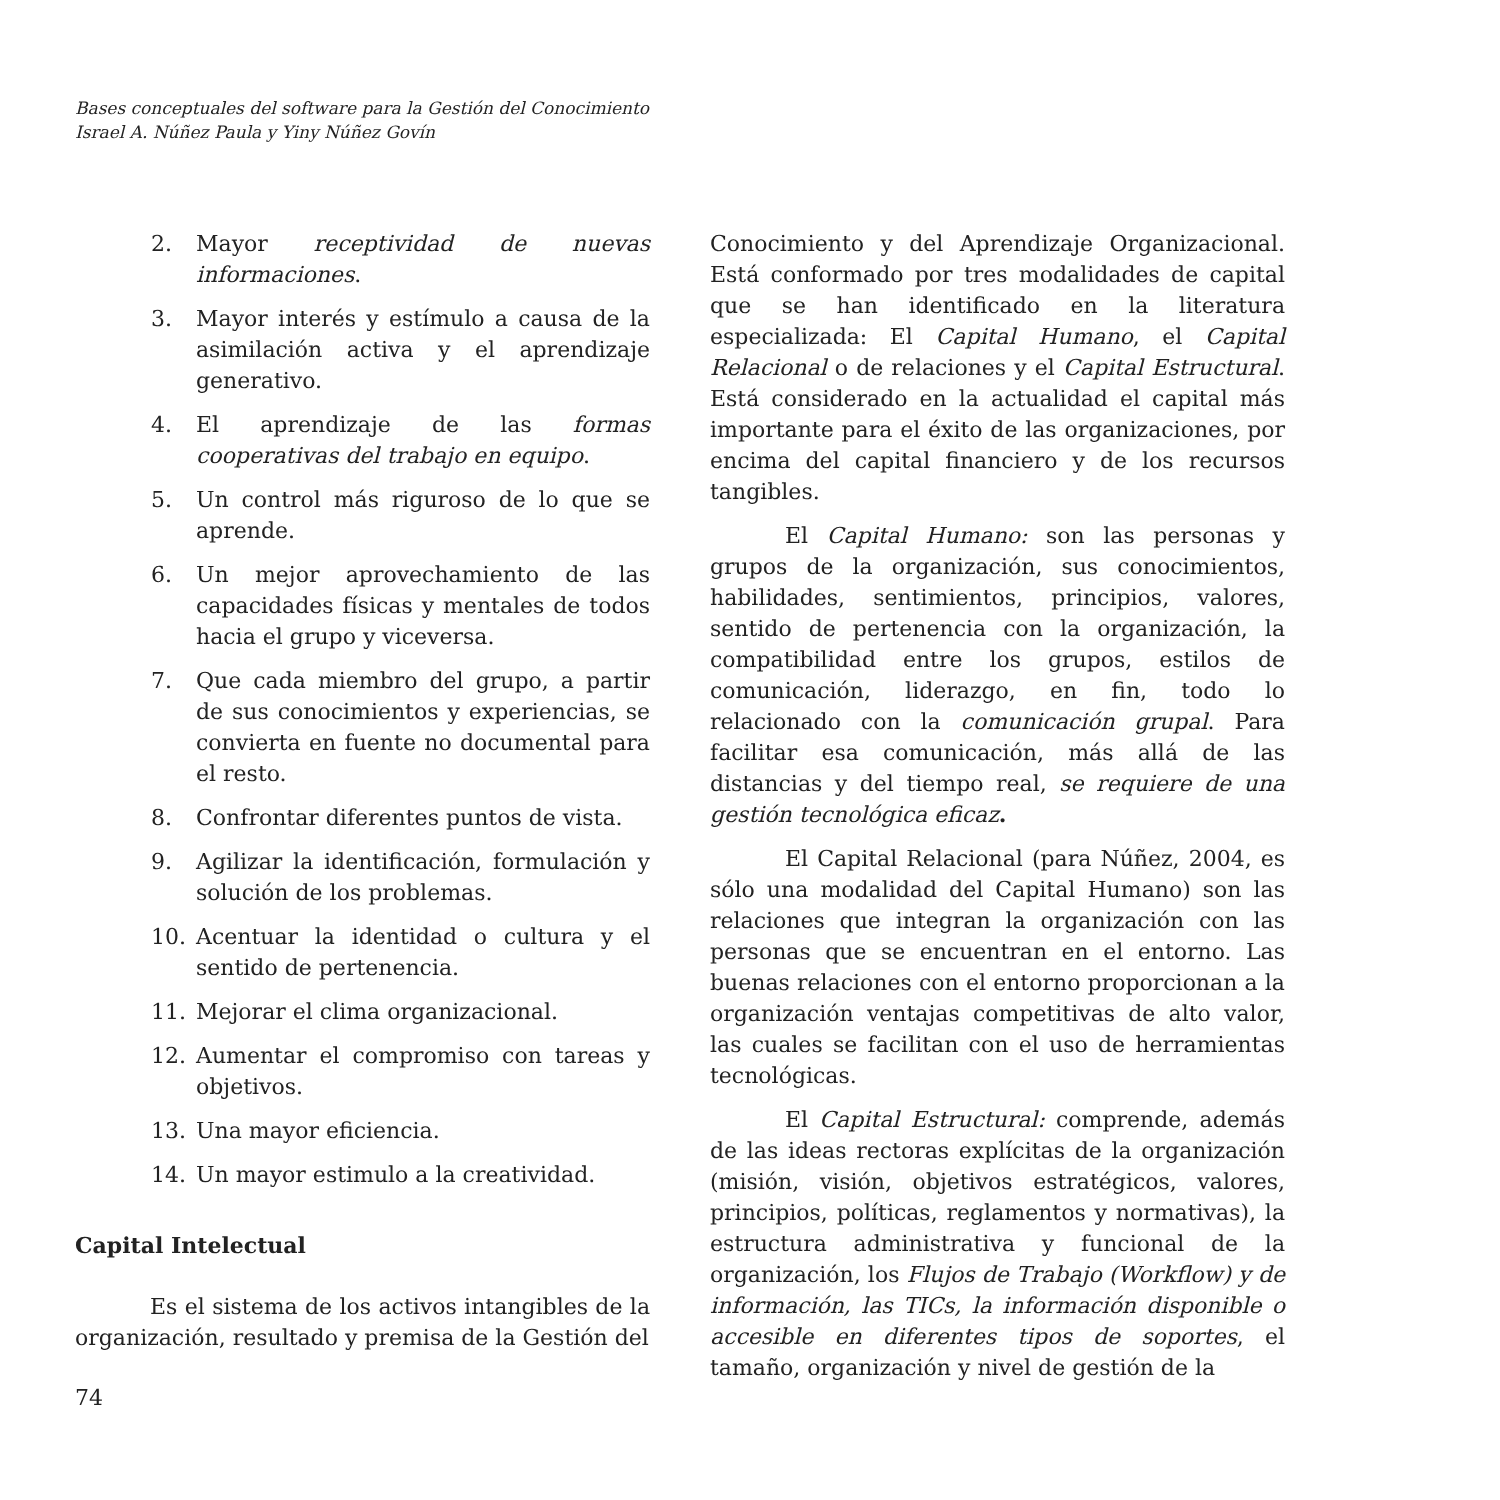Bases conceptuales del software para la Gestión del Conocimiento
Israel A. Núñez Paula y Yiny Núñez Govín
2. Mayor receptividad de nuevas informaciones.
3. Mayor interés y estímulo a causa de la asimilación activa y el aprendizaje generativo.
4. El aprendizaje de las formas cooperativas del trabajo en equipo.
5. Un control más riguroso de lo que se aprende.
6. Un mejor aprovechamiento de las capacidades físicas y mentales de todos hacia el grupo y viceversa.
7. Que cada miembro del grupo, a partir de sus conocimientos y experiencias, se convierta en fuente no documental para el resto.
8. Confrontar diferentes puntos de vista.
9. Agilizar la identificación, formulación y solución de los problemas.
10. Acentuar la identidad o cultura y el sentido de pertenencia.
11. Mejorar el clima organizacional.
12. Aumentar el compromiso con tareas y objetivos.
13. Una mayor eficiencia.
14. Un mayor estimulo a la creatividad.
Capital Intelectual
Es el sistema de los activos intangibles de la organización, resultado y premisa de la Gestión del
Conocimiento y del Aprendizaje Organizacional. Está conformado por tres modalidades de capital que se han identificado en la literatura especializada: El Capital Humano, el Capital Relacional o de relaciones y el Capital Estructural. Está considerado en la actualidad el capital más importante para el éxito de las organizaciones, por encima del capital financiero y de los recursos tangibles.
El Capital Humano: son las personas y grupos de la organización, sus conocimientos, habilidades, sentimientos, principios, valores, sentido de pertenencia con la organización, la compatibilidad entre los grupos, estilos de comunicación, liderazgo, en fin, todo lo relacionado con la comunicación grupal. Para facilitar esa comunicación, más allá de las distancias y del tiempo real, se requiere de una gestión tecnológica eficaz.
El Capital Relacional (para Núñez, 2004, es sólo una modalidad del Capital Humano) son las relaciones que integran la organización con las personas que se encuentran en el entorno. Las buenas relaciones con el entorno proporcionan a la organización ventajas competitivas de alto valor, las cuales se facilitan con el uso de herramientas tecnológicas.
El Capital Estructural: comprende, además de las ideas rectoras explícitas de la organización (misión, visión, objetivos estratégicos, valores, principios, políticas, reglamentos y normativas), la estructura administrativa y funcional de la organización, los Flujos de Trabajo (Workflow) y de información, las TICs, la información disponible o accesible en diferentes tipos de soportes, el tamaño, organización y nivel de gestión de la
74